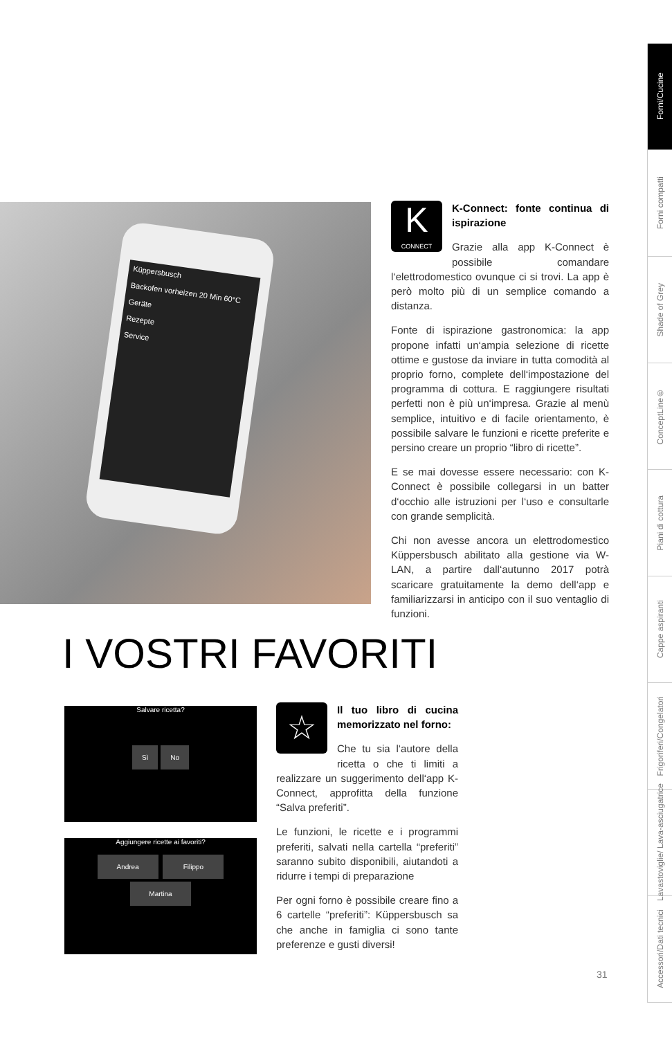Forni/Cucine
Forni compatti
Shade of Grey
ConceptLine®
Piani di cottura
Cappe aspiranti
Frigoriferi/Congelatori
Lavastoviglie/ Lava-asciugatrice
Accessori/Dati tecnici
Küppersbusch
Backofen vorheizen 20 Min 60°C
Geräte
Rezepte
Service
K
CONNECT
K-Connect: fonte continua di ispirazione
Grazie alla app K-Connect è possibile comandare l‘elettrodomestico ovunque ci si trovi. La app è però molto più di un semplice comando a distanza.
Fonte di ispirazione gastronomica: la app propone infatti un‘ampia selezione di ricette ottime e gustose da inviare in tutta comodità al proprio forno, complete dell‘impostazione del programma di cottura. E raggiungere risultati perfetti non è più un‘impresa. Grazie al menù semplice, intuitivo e di facile orientamento, è possibile salvare le funzioni e ricette preferite e persino creare un proprio “libro di ricette”.
E se mai dovesse essere necessario: con K-Connect è possibile collegarsi in un batter d‘occhio alle istruzioni per l‘uso e consultarle con grande semplicità.
Chi non avesse ancora un elettrodomestico Küppersbusch abilitato alla gestione via W-LAN, a partire dall‘autunno 2017 potrà scaricare gratuitamente la demo dell‘app e familiarizzarsi in anticipo con il suo ventaglio di funzioni.
I VOSTRI FAVORITI
Salvare ricetta?
Sì No
Aggiungere ricette ai favoriti?
Andrea Filippo Martina
☆
Il tuo libro di cucina memorizzato nel forno:
Che tu sia l‘autore della ricetta o che ti limiti a realizzare un suggerimento dell‘app K-Connect, approfitta della funzione “Salva preferiti”.
Le funzioni, le ricette e i programmi preferiti, salvati nella cartella “preferiti” saranno subito disponibili, aiutandoti a ridurre i tempi di preparazione
Per ogni forno è possibile creare fino a 6 cartelle “preferiti”: Küppersbusch sa che anche in famiglia ci sono tante preferenze e gusti diversi!
31